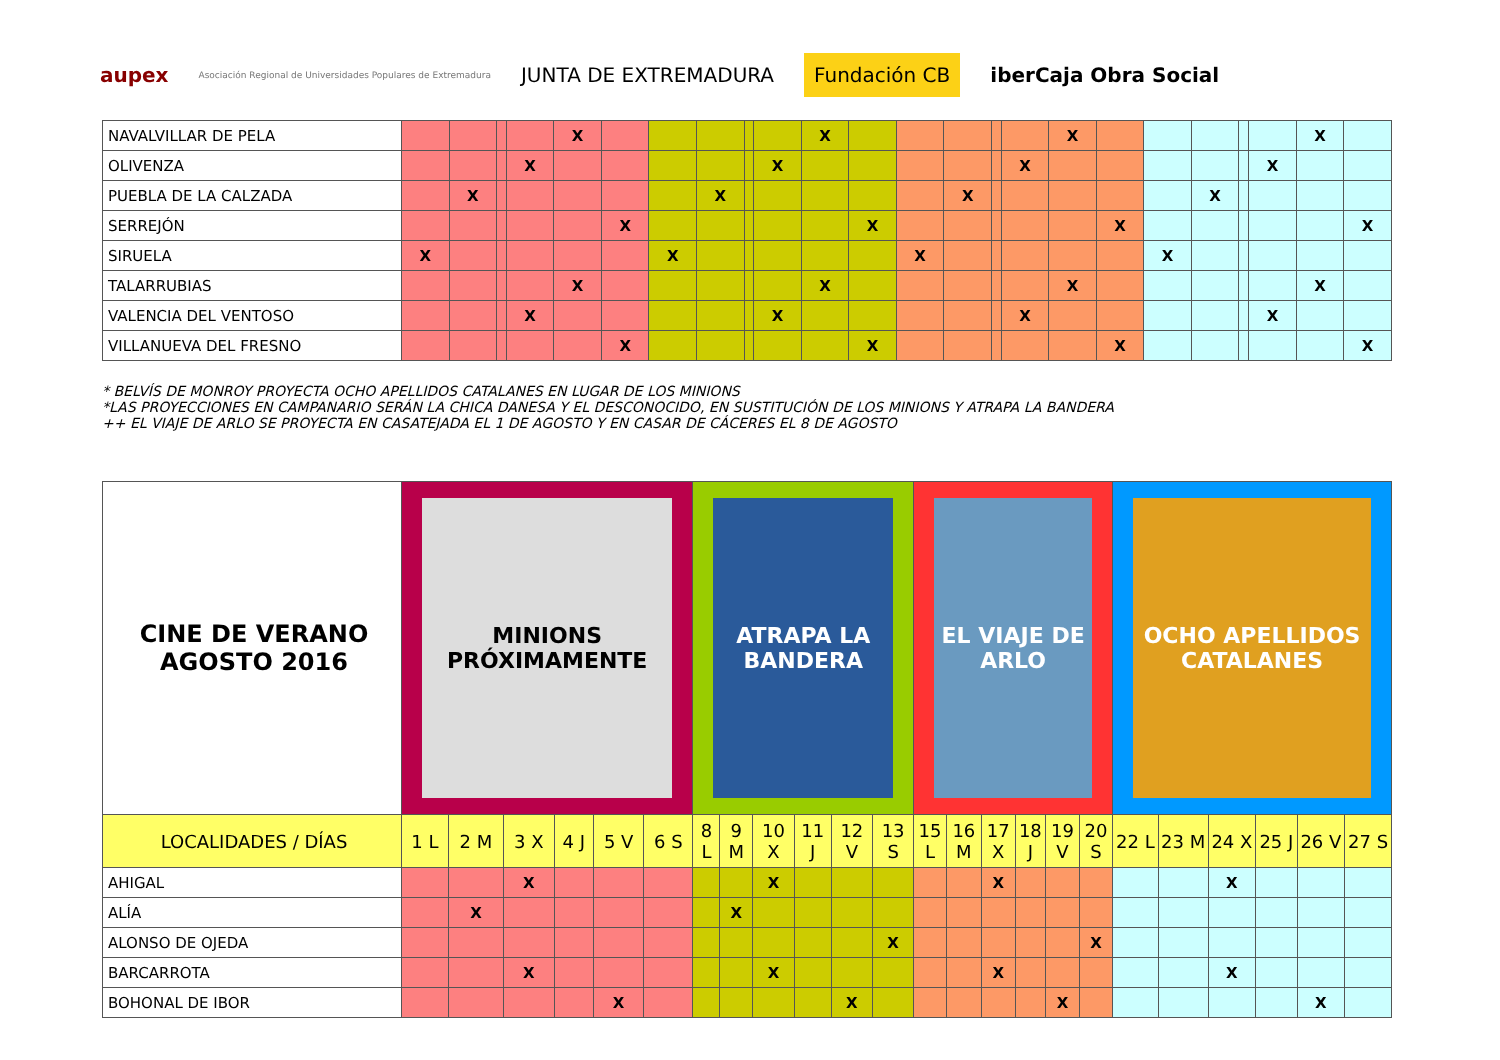aupex Asociación Regional de Universidades Populares de Extremadura JUNTA DE EXTREMADURA Fundación CB iberCaja Obra Social
| NAVALVILLAR DE PELA | | | | | X | | | | | | X | | | | | | X | | | | | | X | |
| OLIVENZA | | | | X | | | | | | X | | | | | | X | | | | | | X | | |
| PUEBLA DE LA CALZADA | | X | | | | | | X | | | | | | X | | | | | | X | | | | |
| SERREJÓN | | | | | | X | | | | | | X | | | | | | X | | | | | | X |
| SIRUELA | X | | | | | | X | | | | | | X | | | | | | X | | | | | |
| TALARRUBIAS | | | | | X | | | | | | X | | | | | | X | | | | | | X | |
| VALENCIA DEL VENTOSO | | | | X | | | | | | X | | | | | | X | | | | | | X | | |
| VILLANUEVA DEL FRESNO | | | | | | X | | | | | | X | | | | | | X | | | | | | X |
* BELVÍS DE MONROY PROYECTA OCHO APELLIDOS CATALANES EN LUGAR DE LOS MINIONS
*LAS PROYECCIONES EN CAMPANARIO SERÁN LA CHICA DANESA Y EL DESCONOCIDO, EN SUSTITUCIÓN DE LOS MINIONS Y ATRAPA LA BANDERA
++ EL VIAJE DE ARLO SE PROYECTA EN CASATEJADA EL 1 DE AGOSTO Y EN CASAR DE CÁCERES EL 8 DE AGOSTO
| CINE DE VERANO AGOSTO 2016 | MINIONS PRÓXIMAMENTE | | | | | | ATRAPA LA BANDERA | | | | | | EL VIAJE DE ARLO | | | | | | OCHO APELLIDOS CATALANES | | | | | |
| LOCALIDADES / DÍAS | 1 L | 2 M | 3 X | 4 J | 5 V | 6 S | 8 L | 9 M | 10 X | 11 J | 12 V | 13 S | 15 L | 16 M | 17 X | 18 J | 19 V | 20 S | 22 L | 23 M | 24 X | 25 J | 26 V | 27 S |
| AHIGAL | | | X | | | | | | X | | | | | | X | | | | | | X | | | |
| ALÍA | | X | | | | | | X | | | | | | | | | | | | | | | | |
| ALONSO DE OJEDA | | | | | | | | | | | | X | | | | | | X | | | | | | |
| BARCARROTA | | | X | | | | | | X | | | | | | X | | | | | | X | | | |
| BOHONAL DE IBOR | | | | | X | | | | | | X | | | | | | X | | | | | | X | |